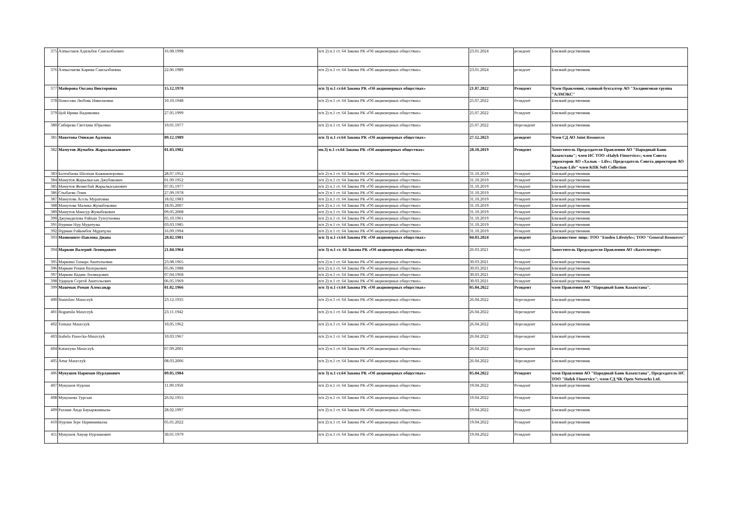| 375 | Алпыспаев Адильбек Сансызбаевич | 16.08.1998 | п/п 2) п.1 ст. 64 Закона РК «Об акционерных обществах» | 23.01.2024 | резидент | Близкий родственник |
| 376 | Алпыспаева Карина Сансызбаевна | 22.06.1989 | п/п 2) п.1 ст. 64 Закона РК «Об акционерных обществах» | 23.01.2024 | резидент | Близкий родственник |
| 377 | Майорова Оксана Викторовна | 15.12.1970 | п/п 3) п.1 ст.64 Закона РК «Об акционерных обществах» | 21.07.2022 | Резидент | Член Правления, главный бухгалтер АО "Холдинговая группа "АЛМЭКС" |
| 378 | Поносова Любовь Николаевна | 10.10.1948 | п/п 2) п.1 ст. 64 Закона РК «Об акционерных обществах» | 25.07.2022 | Резидент | Близкий родственник |
| 379 | Цой Ирина Вадимовна | 27.05.1999 | п/п 2) п.1 ст. 64 Закона РК «Об акционерных обществах» | 25.07.2022 | Резидент | Близкий родственник |
| 380 | Сибирева Светлана Юрьевна | 10.01.1977 | п/п 2) п.1 ст. 64 Закона РК «Об акционерных обществах» | 25.07.2022 | Нерезидент | Близкий родственник |
| 381 | Макетова Оянжан Адлевна | 09.12.1989 | п/п 3) п.1 ст.64 Закона РК «Об акционерных обществах» | 27.12.2023 | резидент | Член СД АО Joint Resources |
| 382 | Мамутов Жумабек Жарылкасынович | 01.03.1982 | пп.3) п.1 ст.64 Закона РК «Об акционерных обществах» | 28.10.2019 | Резидент | Заместитель Председателя Правления АО "Народный Банк Казахстана"; член НС ТОО «Halyk Finservice»; член Совета директоров АО «Халык – Life»; Председатель Совета директоров АО "Халык-Life" член КПК Soft Collection |
| 383 | Балтабаева Шолпан Кажиакперовна | 28.07.1952 | п/п 2) п.1 ст. 64 Закона РК «Об акционерных обществах» | 31.10.2019 | Резидент | Близкий родственник |
| 384 | Мамутов Жарылкасын Джубакович | 01.09.1952 | п/п 2) п.1 ст. 64 Закона РК «Об акционерных обществах» | 31.10.2019 | Резидент | Близкий родственник |
| 385 | Мамутов Женисбай Жарылкасынович | 07.05.1977 | п/п 2) п.1 ст. 64 Закона РК «Об акционерных обществах» | 31.10.2019 | Резидент | Близкий родственник |
| 386 | Стыбаева Әлия | 27.09.1978 | п/п 2) п.1 ст. 64 Закона РК «Об акционерных обществах» | 31.10.2019 | Резидент | Близкий родственник |
| 387 | Мамутова Асель Муратовна | 18.02.1983 | п/п 2) п.1 ст. 64 Закона РК «Об акционерных обществах» | 31.10.2019 | Резидент | Близкий родственник |
| 388 | Мамутова Малика Жумабековна | 18.05.2007 | п/п 2) п.1 ст. 64 Закона РК «Об акционерных обществах» | 31.10.2019 | Резидент | Близкий родственник |
| 389 | Мамутов Мансур Жумабекович | 09.05.2008 | п/п 2) п.1 ст. 64 Закона РК «Об акционерных обществах» | 31.10.2019 | Резидент | Близкий родственник |
| 390 | Джумадилова Райхан Тулеутаевна | 05.10.1961 | п/п 2) п.1 ст. 64 Закона РК «Об акционерных обществах» | 31.10.2019 | Резидент | Близкий родственник |
| 391 | Нурман Нур Муратулы | 03.03.1985 | п/п 2) п.1 ст. 64 Закона РК «Об акционерных обществах» | 31.10.2019 | Резидент | Близкий родственник |
| 392 | Нұрман Райымбек Мұратұлы | 16.09.1994 | п/п 2) п.1 ст. 64 Закона РК «Об акционерных обществах» | 31.10.2019 | Резидент | Близкий родственник |
| 393 | Манюшите-Павлова Диана | 28.02.1981 | п/п 3) п.1 ст.64 Закона РК «Об акционерных обществах» | 04.03.2024 | резидент | Должностное лицо: ТОО "Emdeu Lifestyle»; ТОО "General Resources" |
| 394 | Маркин Валерий Леонидович | 21.04.1964 | п/п 3) п.1 ст. 64 Закона РК «Об акционерных обществах» | 26.03.2021 | Резидент | Заместитель Председателя Правления АО «Казтелепорт» |
| 395 | Маркина Тамара Анатольевна | 23.08.1965 | п/п 2) п.1 ст. 64 Закона РК «Об акционерных обществах» | 30.03.2021 | Резидент | Близкий родственник |
| 396 | Маркин Роман Валерьевич | 05.06.1988 | п/п 2) п.1 ст. 64 Закона РК «Об акционерных обществах» | 30.03.2021 | Резидент | Близкий родственник |
| 397 | Маркин Вадим Леонидович | 07.04.1968 | п/п 2) п.1 ст. 64 Закона РК «Об акционерных обществах» | 30.03.2021 | Резидент | Близкий родственник |
| 398 | Ударцев Сергей Анатольевич | 06.05.1969 | п/п 2) п.1 ст. 64 Закона РК «Об акционерных обществах» | 30.03.2021 | Резидент | Близкий родственник |
| 399 | Машчык Роман Александр | 01.02.1966 | п/п 3) п.1 ст.64 Закона РК «Об акционерных обществах» | 05.04.2022 | Резидент | член Правления АО "Народный Банк Казахстана". |
| 400 | Stanislaw Maszczyk | 23.12.1935 | п/п 2) п.1 ст. 64 Закона РК «Об акционерных обществах» | 26.04.2022 | Нерезидент | Близкий родственник |
| 401 | Bogumila Maszczyk | 23.11.1942 | п/п 2) п.1 ст. 64 Закона РК «Об акционерных обществах» | 26.04.2022 | Нерезидент | Близкий родственник |
| 402 | Tomasz Maszczyk | 10.05.1962 | п/п 2) п.1 ст. 64 Закона РК «Об акционерных обществах» | 26.04.2022 | Нерезидент | Близкий родственник |
| 403 | Izabela Piasecka-Maszczyk | 10.03.1967 | п/п 2) п.1 ст. 64 Закона РК «Об акционерных обществах» | 26.04.2022 | Нерезидент | Близкий родственник |
| 404 | Katarzyna Maszczyk | 07.09.2001 | п/п 2) п.1 ст. 64 Закона РК «Об акционерных обществах» | 26.04.2022 | Нерезидент | Близкий родственник |
| 405 | Artur Maszczyk | 08.03.2006 | п/п 2) п.1 ст. 64 Закона РК «Об акционерных обществах» | 26.04.2022 | Нерезидент | Близкий родственник |
| 406 | Мукушев Нариман Нурланович | 09.05.1984 | п/п 3) п.1 ст.64 Закона РК «Об акционерных обществах» | 05.04.2022 | Резидент | член Правления АО "Народный Банк Казахстана", Председатель НС ТОО "Halyk Finservice"; член СД ЧК Open Networks Ltd. |
| 407 | Мукушев Нурлан | 11.09.1950 | п/п 2) п.1 ст. 64 Закона РК «Об акционерных обществах» | 19.04.2022 | Резидент | Близкий родственник |
| 408 | Мукушева Турсын | 26.02.1955 | п/п 2) п.1 ст. 64 Закона РК «Об акционерных обществах» | 19.04.2022 | Резидент | Близкий родственник |
| 409 | Рахман Аида Бауыржанкызы | 28.02.1997 | п/п 2) п.1 ст. 64 Закона РК «Об акционерных обществах» | 19.04.2022 | Резидент | Близкий родственник |
| 410 | Нурлан Зере Нариманкызы | 05.01.2022 | п/п 2) п.1 ст. 64 Закона РК «Об акционерных обществах» | 19.04.2022 | Резидент | Близкий родственник |
| 411 | Мукушев Ануар Нурланович | 30.01.1979 | п/п 2) п.1 ст. 64 Закона РК «Об акционерных обществах» | 19.04.2022 | Резидент | Близкий родственник |